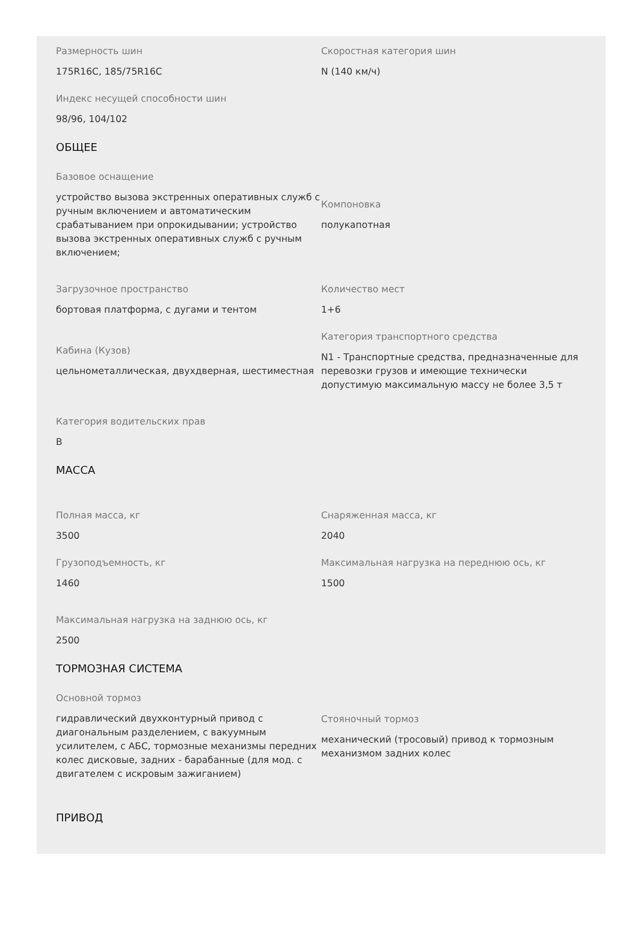Размерность шин
175R16C, 185/75R16C
Скоростная категория шин
N (140 км/ч)
Индекс несущей способности шин
98/96, 104/102
ОБЩЕЕ
Базовое оснащение
устройство вызова экстренных оперативных служб с ручным включением и автоматическим срабатыванием при опрокидывании; устройство вызова экстренных оперативных служб с ручным включением;
Компоновка
полукапотная
Загрузочное пространство
бортовая платформа, с дугами и тентом
Количество мест
1+6
Кабина (Кузов)
цельнометаллическая, двухдверная, шестиместная
Категория транспортного средства
N1 - Транспортные средства, предназначенные для перевозки грузов и имеющие технически допустимую максимальную массу не более 3,5 т
Категория водительских прав
B
МАССА
Полная масса, кг
3500
Снаряженная масса, кг
2040
Грузоподъемность, кг
1460
Максимальная нагрузка на переднюю ось, кг
1500
Максимальная нагрузка на заднюю ось, кг
2500
ТОРМОЗНАЯ СИСТЕМА
Основной тормоз
гидравлический двухконтурный привод с диагональным разделением, с вакуумным усилителем, с АБС, тормозные механизмы передних колес дисковые, задних - барабанные (для мод. с двигателем с искровым зажиганием)
Стояночный тормоз
механический (тросовый) привод к тормозным механизмом задних колес
ПРИВОД